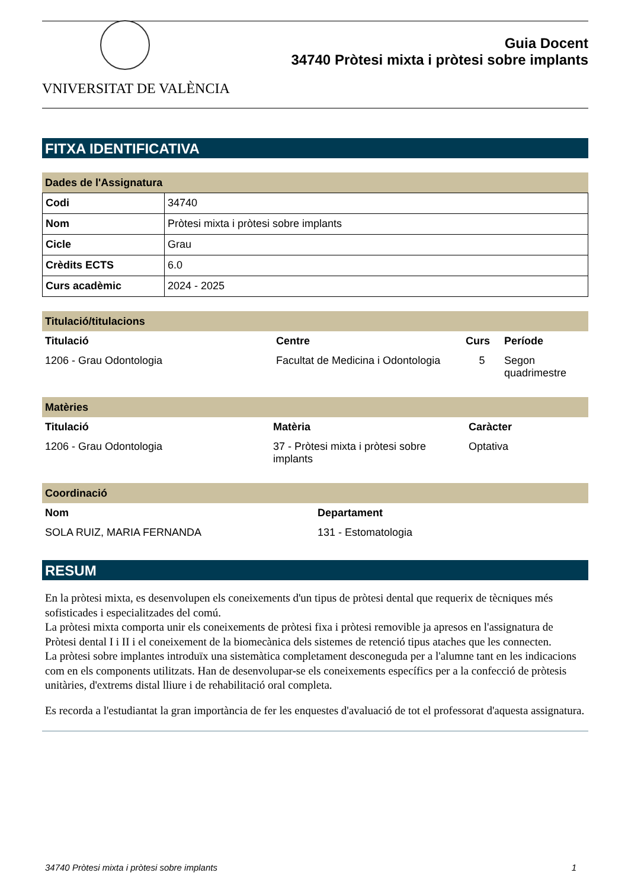VNIVERSITAT DE VALÈNCIA
Guia Docent
34740 Pròtesi mixta i pròtesi sobre implants
FITXA IDENTIFICATIVA
Dades de l'Assignatura
| Codi | 34740 |
| Nom | Pròtesi mixta i pròtesi sobre implants |
| Cicle | Grau |
| Crèdits ECTS | 6.0 |
| Curs acadèmic | 2024 - 2025 |
Titulació/titulacions
| Titulació | Centre | Curs | Període |
| --- | --- | --- | --- |
| 1206 - Grau Odontologia | Facultat de Medicina i Odontologia | 5 | Segon quadrimestre |
Matèries
| Titulació | Matèria | Caràcter |
| --- | --- | --- |
| 1206 - Grau Odontologia | 37 - Pròtesi mixta i pròtesi sobre implants | Optativa |
Coordinació
| Nom | Departament |
| --- | --- |
| SOLA RUIZ, MARIA FERNANDA | 131 - Estomatologia |
RESUM
En la pròtesi mixta, es desenvolupen els coneixements d'un tipus de pròtesi dental que requerix de tècniques més sofisticades i especialitzades del comú.
La pròtesi mixta comporta unir els coneixements de pròtesi fixa i pròtesi removible ja apresos en l'assignatura de Pròtesi dental I i II i el coneixement de la biomecànica dels sistemes de retenció tipus ataches que les connecten.
La pròtesi sobre implantes introduïx una sistemàtica completament desconeguda per a l'alumne tant en les indicacions com en els components utilitzats. Han de desenvolupar-se els coneixements específics per a la confecció de pròtesis unitàries, d'extrems distal lliure i de rehabilitació oral completa.
Es recorda a l'estudiantat la gran importància de fer les enquestes d'avaluació de tot el professorat d'aquesta assignatura.
34740 Pròtesi mixta i pròtesi sobre implants 1